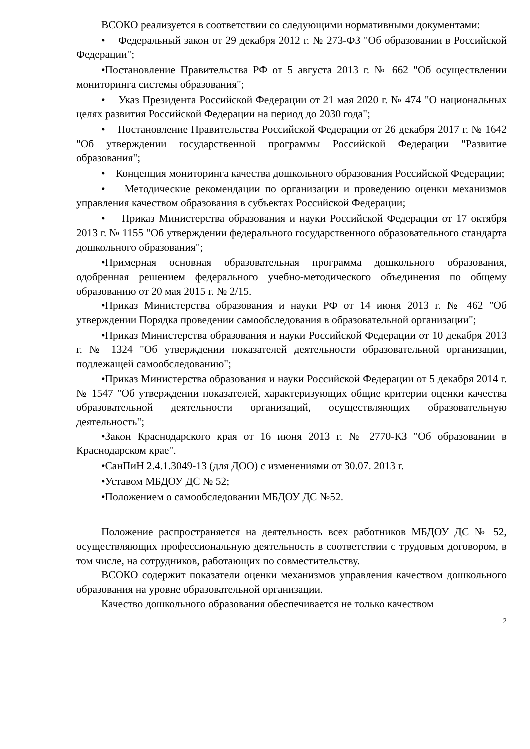ВСОКО реализуется в соответствии со следующими нормативными документами:
• Федеральный закон от 29 декабря 2012 г. № 273-ФЗ "Об образовании в Российской Федерации";
•Постановление Правительства РФ от 5 августа 2013 г. № 662 "Об осуществлении мониторинга системы образования";
• Указ Президента Российской Федерации от 21 мая 2020 г. № 474 "О национальных целях развития Российской Федерации на период до 2030 года";
• Постановление Правительства Российской Федерации от 26 декабря 2017 г. № 1642 "Об утверждении государственной программы Российской Федерации "Развитие образования";
• Концепция мониторинга качества дошкольного образования Российской Федерации;
• Методические рекомендации по организации и проведению оценки механизмов управления качеством образования в субъектах Российской Федерации;
• Приказ Министерства образования и науки Российской Федерации от 17 октября 2013 г. № 1155 "Об утверждении федерального государственного образовательного стандарта дошкольного образования";
•Примерная основная образовательная программа дошкольного образования, одобренная решением федерального учебно-методического объединения по общему образованию от 20 мая 2015 г. № 2/15.
•Приказ Министерства образования и науки РФ от 14 июня 2013 г. № 462 "Об утверждении Порядка проведении самообследования в образовательной организации";
•Приказ Министерства образования и науки Российской Федерации от 10 декабря 2013 г. № 1324 "Об утверждении показателей деятельности образовательной организации, подлежащей самообследованию";
•Приказ Министерства образования и науки Российской Федерации от 5 декабря 2014 г. № 1547 "Об утверждении показателей, характеризующих общие критерии оценки качества образовательной деятельности организаций, осуществляющих образовательную деятельность";
•Закон Краснодарского края от 16 июня 2013 г. № 2770-КЗ "Об образовании в Краснодарском крае".
•СанПиН 2.4.1.3049-13 (для ДОО) с изменениями от 30.07. 2013 г.
•Уставом МБДОУ ДС № 52;
•Положением о самообследовании МБДОУ ДС №52.
Положение распространяется на деятельность всех работников МБДОУ ДС № 52, осуществляющих профессиональную деятельность в соответствии с трудовым договором, в том числе, на сотрудников, работающих по совместительству.
ВСОКО содержит показатели оценки механизмов управления качеством дошкольного образования на уровне образовательной организации.
Качество дошкольного образования обеспечивается не только качеством
2